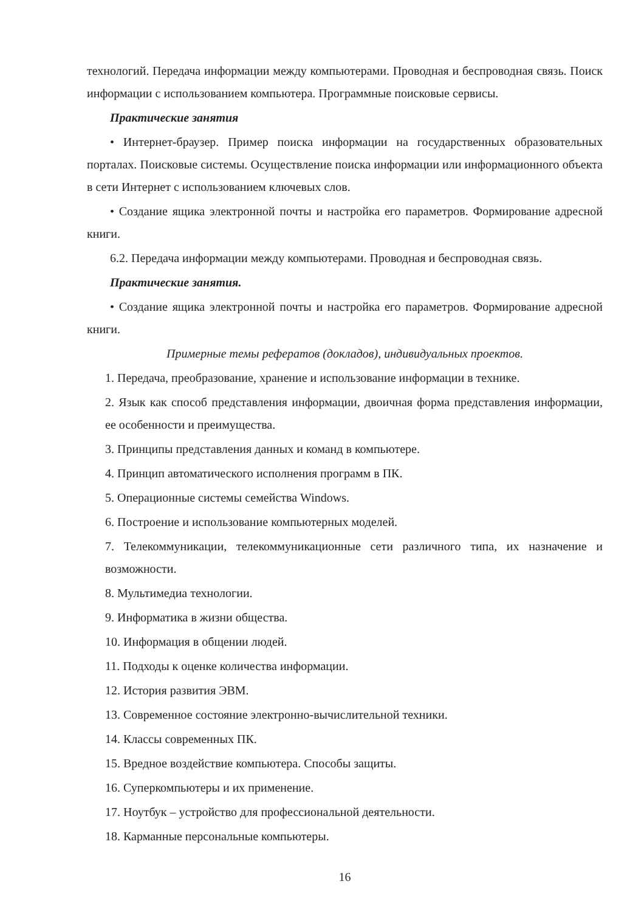технологий. Передача информации между компьютерами. Проводная и беспроводная связь. Поиск информации с использованием компьютера. Программные поисковые сервисы.
Практические занятия
• Интернет-браузер. Пример поиска информации на государственных образовательных порталах. Поисковые системы. Осуществление поиска информации или информационного объекта в сети Интернет с использованием ключевых слов.
• Создание ящика электронной почты и настройка его параметров. Формирование адресной книги.
6.2. Передача информации между компьютерами. Проводная и беспроводная связь.
Практические занятия.
• Создание ящика электронной почты и настройка его параметров. Формирование адресной книги.
Примерные темы рефератов (докладов), индивидуальных проектов.
1. Передача, преобразование, хранение и использование информации в технике.
2. Язык как способ представления информации, двоичная форма представления информации, ее особенности и преимущества.
3. Принципы представления данных и команд в компьютере.
4. Принцип автоматического исполнения программ в ПК.
5. Операционные системы семейства Windows.
6. Построение и использование компьютерных моделей.
7. Телекоммуникации, телекоммуникационные сети различного типа, их назначение и возможности.
8. Мультимедиа технологии.
9. Информатика в жизни общества.
10. Информация в общении людей.
11. Подходы к оценке количества информации.
12. История развития ЭВМ.
13. Современное состояние электронно-вычислительной техники.
14. Классы современных ПК.
15. Вредное воздействие компьютера. Способы защиты.
16. Суперкомпьютеры и их применение.
17. Ноутбук – устройство для профессиональной деятельности.
18. Карманные персональные компьютеры.
16